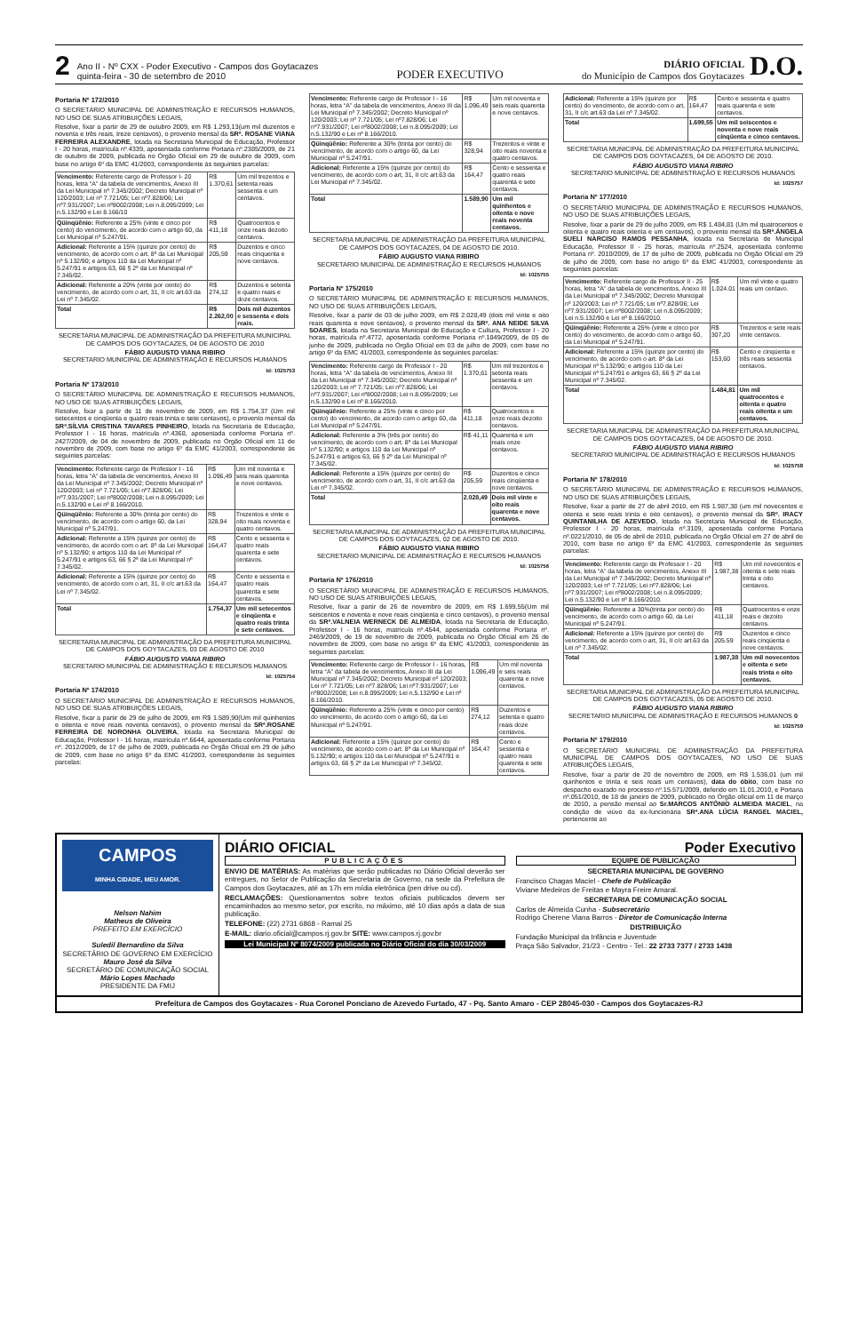2 Ano II - Nº CXX - Poder Executivo - Campos dos Goytacazes
quinta-feira - 30 de setembro de 2010 PODER EXECUTIVO DIÁRIO OFICIAL
do Município de Campos dos Goytacazes D.O.
Portaria Nº 172/2010
O SECRETÁRIO MUNICIPAL DE ADMINISTRAÇÃO E RECURSOS HUMANOS, NO USO DE SUAS ATRIBUIÇÕES LEGAIS,
Resolve, fixar a partir de 29 de outubro 2009, em R$ 1.293,13(um mil duzentos e noventa e três reais, treze centavos), o provento mensal da SRª. ROSANE VIANA FERREIRA ALEXANDRE, lotada na Secretaria Municipal de Educação, Professor I - 20 horas, matrícula nº.4339, aposentada conforme Portaria nº.2385/2009, de 21 de outubro de 2009, publicada no Órgão Oficial em 29 de outubro de 2009, com base no artigo 6º da EMC 41/2003, correspondente às seguintes parcelas:
| Vencimento: Referente cargo de Professor I- 20 horas, letra “A” da tabela de vencimentos, Anexo III da Lei Municipal nº 7.345/2002; Decreto Municipal nº 120/2003; Lei nº 7.721/05; Lei nº7.828/06; Lei nº7.931/2007; Lei nº8002/2008; Lei n.8.095/2009; Lei n.5.132/90 e Lei 8.166/10 | R$ 1.370,61 | Um mil trezentos e setenta reais sessenta e um centavos. |
| Qüinqüênio: Referente a 25% (vinte e cinco por cento) do vencimento, de acordo com o artigo 60, da Lei Municipal nº 5.247/91. | R$ 411,18 | Quatrocentos e onze reais dezoito centavos. |
| Adicional: Referente a 15% (quinze por cento) do vencimento, de acordo com o art. 8º da Lei Municipal nº 5.132/90; e artigos 110 da Lei Municipal nº 5.247/91 e artigos 63, 66 § 2º da Lei Municipal nº 7.345/02. | R$ 205,59 | Duzentos e cinco reais cinquenta e nove centavos. |
| Adicional: Referente a 20% (vinte por cento) do vencimento, de acordo com o art, 31, II c/c art.63 da Lei nº 7.345/02. | R$ 274,12 | Duzentos e setenta e quatro reais e doze centavos. |
| Total | R$ 2.262,00 | Dois mil duzentos e sessenta e dois reais. |
SECRETARIA MUNICIPAL DE ADMINISTRAÇÃO DA PREFEITURA MUNICIPAL DE CAMPOS DOS GOYTACAZES, 04 DE AGOSTO DE 2010
FÁBIO AUGUSTO VIANA RIBIRO
SECRETARIO MUNICIPAL DE ADMINISTRAÇÃO E RECURSOS HUMANOS
Id: 1025753
Portaria Nº 173/2010
O SECRETÁRIO MUNICIPAL DE ADMINISTRAÇÃO E RECURSOS HUMANOS, NO USO DE SUAS ATRIBUIÇÕES LEGAIS,
Resolve, fixar a partir de 11 de novembro de 2009, em R$ 1.754,37 (Um mil setecentos e cinqüenta e quatro reais trinta e sete centavos), o provento mensal da SRª.SÍLVIA CRISTINA TAVARES PINHEIRO, lotada na Secretaria de Educação, Professor I - 16 horas, matrícula nº.4368, aposentada conforme Portaria nº. 2427/2009, de 04 de novembro de 2009, publicada no Órgão Oficial em 11 de novembro de 2009, com base no artigo 6º da EMC 41/2003, correspondente às seguintes parcelas:
| Vencimento: Referente cargo de Professor I - 16 horas, letra “A” da tabela de vencimentos, Anexo III da Lei Municipal nº 7.345/2002; Decreto Municipal nº 120/2003; Lei nº 7.721/05; Lei nº7.828/06; Lei nº7.931/2007; Lei nº8002/2008; Lei n.8.095/2009; Lei n.5.132/90 e Lei nº 8.166/2010. | R$ 1.096,49 | Um mil noventa e seis reais quarenta e nove centavos. |
| Qüinqüênio: Referente a 30% (trinta por cento) do vencimento, de acordo com o artigo 60, da Lei Municipal nº 5.247/91. | R$ 328,94 | Trezentos e vinte e oito reais noventa e quatro centavos. |
| Adicional: Referente a 15% (quinze por cento) do vencimento, de acordo com o art. 8º da Lei Municipal nº 5.132/90; e artigos 110 da Lei Municipal nº 5.247/91 e artigos 63, 66 § 2º da Lei Municipal nº 7.345/02. | R$ 164,47 | Cento e sessenta e quatro reais quarenta e sete centavos. |
| Adicional: Referente a 15% (quinze por cento) do vencimento, de acordo com o art, 31, II c/c art.63 da Lei nº 7.345/02. | R$ 164,47 | Cento e sessenta e quatro reais quarenta e sete centavos. |
| Total | 1.754,37 | Um mil setecentos e cinqüenta e quatro reais trinta e sete centavos. |
SECRETARIA MUNICIPAL DE ADMINISTRAÇÃO DA PREFEITURA MUNICIPAL DE CAMPOS DOS GOYTACAZES, 03 DE AGOSTO DE 2010
FÁBIO AUGUSTO VIANA RIBIRO
SECRETARIO MUNICIPAL DE ADMINISTRAÇÃO E RECURSOS HUMANOS
Id: 1025754
Portaria Nº 174/2010
O SECRETÁRIO MUNICIPAL DE ADMINISTRAÇÃO E RECURSOS HUMANOS, NO USO DE SUAS ATRIBUIÇÕES LEGAIS,
Resolve, fixar a partir de 29 de julho de 2009, em R$ 1.589,90(Um mil quinhentos e oitenta e nove reais noventa centavos), o provento mensal da SRª.ROSANE FERREIRA DE NORONHA OLIVEIRA, lotada na Secretaria Municipal de Educação, Professor I - 16 horas, matrícula nº.6644, aposentada conforme Portaria nº. 2012/2009, de 17 de julho de 2009, publicada no Órgão Oficial em 29 de julho de 2009, com base no artigo 6º da EMC 41/2003, correspondente às seguintes parcelas:
| Vencimento: Referente cargo de Professor I - 16 horas, letra “A” da tabela de vencimentos, Anexo III da Lei Municipal nº 7.345/2002; Decreto Municipal nº 120/2003; Lei nº 7.721/05; Lei nº7.828/06; Lei nº7.931/2007; Lei nº8002/2008; Lei n.8.095/2009; Lei n.5.132/90 e Lei nº 8.166/2010. | R$ 1.096,49 | Um mil noventa e seis reais quarenta e nove centavos. |
| Qüinqüênio: Referente a 30% (trinta por cento) do vencimento, de acordo com o artigo 60, da Lei Municipal nº 5.247/91. | R$ 328,94 | Trezentos e vinte e oito reais noventa e quatro centavos. |
| Adicional: Referente a 15% (quinze por cento) do vencimento, de acordo com o art, 31, II c/c art.63 da Lei Municipal nº 7.345/02. | R$ 164,47 | Cento e sessenta e quatro reais quarenta e sete centavos. |
| Total | 1.589,90 | Um mil quinhentos e oitenta e nove reais noventa centavos. |
SECRETARIA MUNICIPAL DE ADMINISTRAÇÃO DA PREFEITURA MUNICIPAL DE CAMPOS DOS GOYTACAZES, 04 DE AGOSTO DE 2010.
FÁBIO AUGUSTO VIANA RIBIRO
SECRETARIO MUNICIPAL DE ADMINISTRAÇÃO E RECURSOS HUMANOS
Id: 1025755
Portaria Nº 175/2010
O SECRETÁRIO MUNICIPAL DE ADMINISTRAÇÃO E RECURSOS HUMANOS, NO USO DE SUAS ATRIBUIÇÕES LEGAIS,
Resolve, fixar a partir de 03 de julho 2009, em R$ 2.028,49 (dois mil vinte e oito reais quarenta e nove centavos), o provento mensal da SRª. ANA NEIDE SILVA SOARES, lotada na Secretaria Municipal de Educação e Cultura, Professor I - 20 horas, matrícula nº.4772, aposentada conforme Portaria nº.1849/2009, de 05 de junho de 2009, publicada no Órgão Oficial em 03 de julho de 2009, com base no artigo 6º da EMC 41/2003, correspondente às seguintes parcelas:
| Vencimento: Referente cargo de Professor I - 20 horas, letra “A” da tabela de vencimentos, Anexo III da Lei Municipal nº 7.345/2002; Decreto Municipal nº 120/2003; Lei nº 7.721/05; Lei nº7.828/06; Lei nº7.931/2007; Lei nº8002/2008; Lei n.8.095/2009; Lei n.5.132/90 e Lei nº 8.166/2010. | R$ 1.370,61 | Um mil trezentos e setenta reais sessenta e um centavos. |
| Qüinqüênio: Referente a 25% (vinte e cinco por cento) do vencimento, de acordo com o artigo 60, da Lei Municipal nº 5.247/91. | R$ 411,18 | Quatrocentos e onze reais dezoito centavos. |
| Adicional: Referente a 3% (três por cento) do vencimento, de acordo com o art. 8º da Lei Municipal nº 5.132/90; e artigos 110 da Lei Municipal nº 5.247/91 e artigos 63, 66 § 2º da Lei Municipal nº 7.345/02. | R$ 41,11 | Quarenta e um reais onze centavos. |
| Adicional: Referente a 15% (quinze por cento) do vencimento, de acordo com o art, 31, II c/c art.63 da Lei nº 7.345/02. | R$ 205,59 | Duzentos e cinco reais cinqüenta e nove centavos. |
| Total | 2.028,49 | Dois mil vinte e oito reais quarenta e nove centavos. |
SECRETARIA MUNICIPAL DE ADMINISTRAÇÃO DA PREFEITURA MUNICIPAL DE CAMPOS DOS GOYTACAZES, 02 DE AGOSTO DE 2010.
FÁBIO AUGUSTO VIANA RIBIRO
SECRETARIO MUNICIPAL DE ADMINISTRAÇÃO E RECURSOS HUMANOS
Id: 1025756
Portaria Nº 176/2010
O SECRETÁRIO MUNICIPAL DE ADMINISTRAÇÃO E RECURSOS HUMANOS, NO USO DE SUAS ATRIBUIÇÕES LEGAIS,
Resolve, fixar a partir de 26 de novembro de 2009, em R$ 1.699,55(Um mil seiscentos e noventa e nove reais cinqüenta e cinco centavos), o provento mensal da SRª.VALNEIA WERNECK DE ALMEIDA, lotada na Secretaria de Educação, Professor I - 16 horas, matrícula nº.4544, aposentada conforme Portaria nº. 2469/2009, de 19 de novembro de 2009, publicada no Órgão Oficial em 26 de novembro de 2009, com base no artigo 6º da EMC 41/2003, correspondente às seguintes parcelas:
| Vencimento: Referente cargo de Professor I - 16 horas, letra “A” da tabela de vencimentos, Anexo III da Lei Municipal nº 7.345/2002; Decreto Municipal nº 120/2003; Lei nº 7.721/05; Lei nº7.828/06; Lei nº7.931/2007; Lei nº8002/2008; Lei n.8.095/2009; Lei n.5.132/90 e Lei nº 8.166/2010. | R$ 1.096,49 | Um mil noventa e seis reais quarenta e nove centavos. |
| Qüinqüênio: Referente a 25% (vinte e cinco por cento) do vencimento, de acordo com o artigo 60, da Lei Municipal nº 5.247/91. | R$ 274,12 | Duzentos e setenta e quatro reais doze centavos. |
| Adicional: Referente a 15% (quinze por cento) do vencimento, de acordo com o art. 8º da Lei Municipal nº 5.132/90; e artigos 110 da Lei Municipal nº 5.247/91 e artigos 63, 66 § 2º da Lei Municipal nº 7.345/02. | R$ 164,47 | Cento e sessenta e quatro reais quarenta e sete centavos. |
| Adicional: Referente a 15% (quinze por cento) do vencimento, de acordo com o art, 31, II c/c art.63 da Lei nº 7.345/02. | R$ 164,47 | Cento e sessenta e quatro reais quarenta e sete centavos. |
| Total | 1.699,55 | Um mil seiscentos e noventa e nove reais cinqüenta e cinco centavos. |
SECRETARIA MUNICIPAL DE ADMINISTRAÇÃO DA PREFEITURA MUNICIPAL DE CAMPOS DOS GOYTACAZES, 04 DE AGOSTO DE 2010.
FÁBIO AUGUSTO VIANA RIBIRO
SECRETARIO MUNICIPAL DE ADMINISTRAÇÃO E RECURSOS HUMANOS
Id: 1025757
Portaria Nº 177/2010
O SECRETÁRIO MUNICIPAL DE ADMINISTRAÇÃO E RECURSOS HUMANOS, NO USO DE SUAS ATRIBUIÇÕES LEGAIS,
Resolve, fixar a partir de 29 de julho 2009, em R$ 1.484,81 (Um mil quatrocentos e oitenta e quatro reais oitenta e um centavos), o provento mensal da SRª.ÂNGELA SUELI NARCISO RAMOS PESSANHA, lotada na Secretaria de Municipal Educação, Professor II - 25 horas, matrícula nº.2524, aposentada conforme Portaria nº. 2010/2009, de 17 de julho de 2009, publicada no Órgão Oficial em 29 de julho de 2009, com base no artigo 6º da EMC 41/2003, correspondente às seguintes parcelas:
| Vencimento: Referente cargo de Professor II - 25 horas, letra “A” da tabela de vencimentos, Anexo III da Lei Municipal nº 7.345/2002; Decreto Municipal nº 120/2003; Lei nº 7.721/05; Lei nº7.828/06; Lei nº7.931/2007; Lei nº8002/2008; Lei n.8.095/2009; Lei n.5.132/90 e Lei nº 8.166/2010. | R$ 1.024.01 | Um mil vinte e quatro reais um centavo. |
| Qüinqüênio: Referente a 25% (vinte e cinco por cento) do vencimento, de acordo com o artigo 60, da Lei Municipal nº 5.247/91. | R$ 307,20 | Trezentos e sete reais vinte centavos. |
| Adicional: Referente a 15% (quinze por cento) do vencimento, de acordo com o art. 8º da Lei Municipal nº 5.132/90; e artigos 110 da Lei Municipal nº 5.247/91 e artigos 63, 66 § 2º da Lei Municipal nº 7.345/02. | R$ 153,60 | Cento e cinqüenta e três reais sessenta centavos. |
| Total | 1.484,81 | Um mil quatrocentos e oitenta e quatro reais oitenta e um centavos. |
SECRETARIA MUNICIPAL DE ADMINISTRAÇÃO DA PREFEITURA MUNICIPAL DE CAMPOS DOS GOYTACAZES, 04 DE AGOSTO DE 2010.
FÁBIO AUGUSTO VIANA RIBIRO
SECRETARIO MUNICIPAL DE ADMINISTRAÇÃO E RECURSOS HUMANOS
Id: 1025758
Portaria Nº 178/2010
O SECRETÁRIO MUNICIPAL DE ADMINISTRAÇÃO E RECURSOS HUMANOS, NO USO DE SUAS ATRIBUIÇÕES LEGAIS,
Resolve, fixar a partir de 27 de abril 2010, em R$ 1.987,38 (um mil novecentos e oitenta e sete reais trinta e oito centavos), o provento mensal da SRª. IRACY QUINTANILHA DE AZEVEDO, lotada na Secretaria Municipal de Educação, Professor I - 20 horas, matrícula nº.3109, aposentada conforme Portaria nº.0221/2010, de 05 de abril de 2010, publicada no Órgão Oficial em 27 de abril de 2010, com base no artigo 6º da EMC 41/2003, correspondente às seguintes parcelas:
| Vencimento: Referente cargo de Professor I - 20 horas, letra “A” da tabela de vencimentos, Anexo III da Lei Municipal nº 7.345/2002; Decreto Municipal nº 120/2003; Lei nº 7.721/05; Lei nº7.828/06; Lei nº7.931/2007; Lei nº8002/2008; Lei n.8.095/2009; Lei n.5.132/90 e Lei nº 8.166/2010. | R$ 1.987,38 | Um mil novecentos e oitenta e sete reais trinta e oito centavos. |
| Qüinqüênio: Referente a 30%(trinta por cento) do vencimento, de acordo com o artigo 60, da Lei Municipal nº 5.247/91. | R$ 411,18 | Quatrocentos e onze reais e dezoito centavos. |
| Adicional: Referente a 15% (quinze por cento) do vencimento, de acordo com o art, 31, II c/c art.63 da Lei nº 7.345/02. | R$ 205.59 | Duzentos e cinco reais cinqüenta e nove centavos. |
| Total | 1.987,38 | Um mil novecentos e oitenta e sete reais trinta e oito centavos. |
SECRETARIA MUNICIPAL DE ADMINISTRAÇÃO DA PREFEITURA MUNICIPAL DE CAMPOS DOS GOYTACAZES, 05 DE AGOSTO DE 2010.
FÁBIO AUGUSTO VIANA RIBIRO
SECRETARIO MUNICIPAL DE ADMINISTRAÇÃO E RECURSOS HUMANOS 0
Id: 1025759
Portaria Nº 179/2010
O SECRETÁRIO MUNICIPAL DE ADMINISTRAÇÃO DA PREFEITURA MUNICIPAL DE CAMPOS DOS GOYTACAZES, NO USO DE SUAS ATRIBUIÇÕES LEGAIS,
Resolve, fixar a partir de 20 de novembro de 2009, em R$ 1.536,01 (um mil quinhentos e trinta e seis reais um centavos), data do óbito, com base no despacho exarado no processo nº.15.571/2009, deferido em 11.01.2010, e Portaria nº.051/2010, de 18 de janeiro de 2009, publicado no Órgão oficial em 11 de março de 2010, a pensão mensal ao Sr.MARCOS ANTÔNIO ALMEIDA MACIEL, na condição de viúvo da ex-funcionária SRª.ANA LÚCIA RANGEL MACIEL, pertencente ao
CAMPOS
MINHA CIDADE, MEU AMOR.
Nelson Nahim
Matheus de Oliveira
PREFEITO EM EXERCÍCIO
Suledil Bernardino da Silva
SECRETÁRIO DE GOVERNO EM EXERCÍCIO
Mauro José da Silva
SECRETÁRIO DE COMUNICAÇÃO SOCIAL
Mário Lopes Machado
PRESIDENTE DA FMIJ
DIÁRIO OFICIAL
PUBLICAÇÕES
ENVIO DE MATÉRIAS: As matérias que serão publicadas no Diário Oficial deverão ser entregues, no Setor de Publicação da Secretaria de Governo, na sede da Prefeitura de Campos dos Goytacazes, até as 17h em mídia eletrônica (pen drive ou cd).
RECLAMAÇÕES: Questionamentos sobre textos oficiais publicados devem ser encaminhados ao mesmo setor, por escrito, no máximo, até 10 dias após a data de sua publicação.
TELEFONE: (22) 2731 6868 - Ramal 25
E-MAIL: diario.oficial@campos.rj.gov.br SITE: www.campos.rj.gov.br
Lei Municipal Nº 8074/2009 publicada no Diário Oficial do dia 30/03/2009
Poder Executivo
EQUIPE DE PUBLICAÇÃO
SECRETARIA MUNICIPAL DE GOVERNO
Francisco Chagas Maciel - Chefe de Publicação
Viviane Medeiros de Freitas e Mayra Freire Amaral.
SECRETARIA DE COMUNICAÇÃO SOCIAL
Carlos de Almeida Cunha - Subsecretário
Rodrigo Cherene Viana Barros - Diretor de Comunicação Interna
DISTRIBUIÇÃO
Fundação Municipal da Infância e Juventude
Praça São Salvador, 21/23 - Centro - Tel.: 22 2733 7377 / 2733 1438
Prefeitura de Campos dos Goytacazes - Rua Coronel Ponciano de Azevedo Furtado, 47 - Pq. Santo Amaro - CEP 28045-030 - Campos dos Goytacazes-RJ